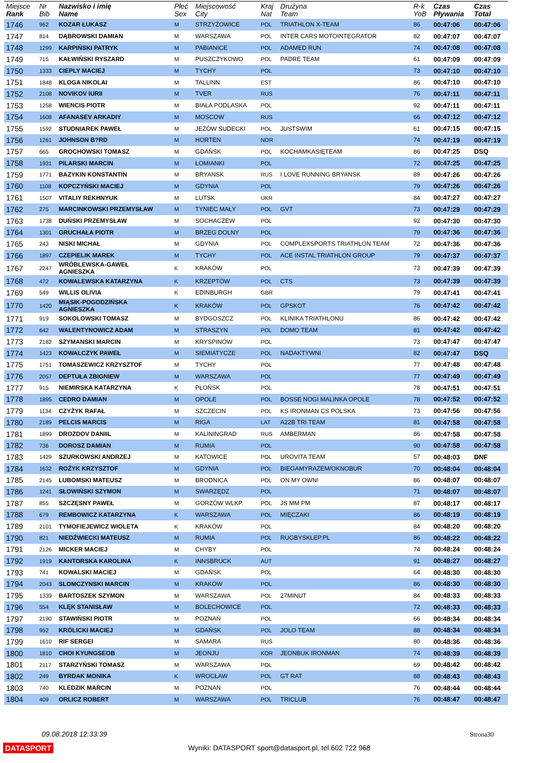| Miejsce Rank | Nr Bib | Nazwisko i imię Name | Płeć Sex | Miejscowość City | Kraj Nat | Drużyna Team | R-k YoB | Czas Pływania | Czas Total |
| --- | --- | --- | --- | --- | --- | --- | --- | --- | --- |
| 1746 | 962 | KOZAR ŁUKASZ | M | STRZYŻOWICE | POL | TRIATHLON X-TEAM | 86 | 00:47:06 | 00:47:06 |
| 1747 | 814 | DĄBROWSKI DAMIAN | M | WARSZAWA | POL | INTER CARS MOTOINTEGRATOR | 82 | 00:47:07 | 00:47:07 |
| 1748 | 1299 | KARPIŃSKI PATRYK | M | PABIANICE | POL | ADAMED RUN | 74 | 00:47:08 | 00:47:08 |
| 1749 | 715 | KAŁWIŃSKI RYSZARD | M | PUSZCZYKOWO | POL | PADRE TEAM | 61 | 00:47:09 | 00:47:09 |
| 1750 | 1333 | CIEPLY MACIEJ | M | TYCHY | POL | | 73 | 00:47:10 | 00:47:10 |
| 1751 | 1848 | KLOGA NIKOLAI | M | TALLINN | EST | | 86 | 00:47:10 | 00:47:10 |
| 1752 | 2108 | NOVIKOV IURII | M | TVER | RUS | | 76 | 00:47:11 | 00:47:11 |
| 1753 | 1258 | WIENCIS PIOTR | M | BIAŁA PODLASKA | POL | | 92 | 00:47:11 | 00:47:11 |
| 1754 | 1608 | AFANASEV ARKADIY | M | MOSCOW | RUS | | 66 | 00:47:12 | 00:47:12 |
| 1755 | 1592 | STUDNIAREK PAWEŁ | M | JEŻÓW SUDECKI | POL | JUSTSWIM | 61 | 00:47:15 | 00:47:15 |
| 1756 | 1261 | JOHNSON B?RD | M | HORTEN | NOR | | 74 | 00:47:19 | 00:47:19 |
| 1757 | 665 | GROCHOWSKI TOMASZ | M | GDAŃSK | POL | KOCHAMKASIĘTEAM | 86 | 00:47:25 | DSQ |
| 1758 | 1931 | PILARSKI MARCIN | M | ŁOMIANKI | POL | | 72 | 00:47:25 | 00:47:25 |
| 1759 | 1771 | BAZYKIN KONSTANTIN | M | BRYANSK | RUS | I LOVE RUNNING BRYANSK | 89 | 00:47:26 | 00:47:26 |
| 1760 | 1108 | KOPCZYŃSKI MACIEJ | M | GDYNIA | POL | | 79 | 00:47:26 | 00:47:26 |
| 1761 | 1507 | VITALIY REKHNYUK | M | LUTSK | UKR | | 84 | 00:47:27 | 00:47:27 |
| 1762 | 275 | MARCINKOWSKI PRZEMYSŁAW | M | TYNIEC MAŁY | POL | GVT | 73 | 00:47:29 | 00:47:29 |
| 1763 | 1738 | DUŃSKI PRZEMYSŁAW | M | SOCHACZEW | POL | | 92 | 00:47:30 | 00:47:30 |
| 1764 | 1301 | GRUCHAŁA PIOTR | M | BRZEG DOLNY | POL | | 79 | 00:47:36 | 00:47:36 |
| 1765 | 243 | NISKI MICHAŁ | M | GDYNIA | POL | COMPLEXSPORTS TRIATHLON TEAM | 72 | 00:47:36 | 00:47:36 |
| 1766 | 1897 | CZEPIELIK MAREK | M | TYCHY | POL | ACE INSTAL TRIATHLON GROUP | 79 | 00:47:37 | 00:47:37 |
| 1767 | 2247 | WRÓBLEWSKA-GAWEŁ AGNIESZKA | K | KRAKÓW | POL | | 73 | 00:47:39 | 00:47:39 |
| 1768 | 472 | KOWALEWSKA KATARZYNA | K | KRZEPTÓW | POL | CTS | 73 | 00:47:39 | 00:47:39 |
| 1769 | 549 | WILLIS OLIVIA | K | EDINBURGH | GBR | | 79 | 00:47:41 | 00:47:41 |
| 1770 | 1420 | MIĄSIK-POGODZIŃSKA AGNIESZKA | K | KRAKÓW | POL | GPSKOT | 76 | 00:47:42 | 00:47:42 |
| 1771 | 919 | SOKOLOWSKI TOMASZ | M | BYDGOSZCZ | POL | KLINIKA TRIATHLONU | 86 | 00:47:42 | 00:47:42 |
| 1772 | 642 | WALENTYNOWICZ ADAM | M | STRASZYN | POL | DOMO TEAM | 81 | 00:47:42 | 00:47:42 |
| 1773 | 2182 | SZYMANSKI MARCIN | M | KRYSPINÓW | POL | | 73 | 00:47:47 | 00:47:47 |
| 1774 | 1423 | KOWALCZYK PAWEŁ | M | SIEMIATYCZE | POL | NADAKTYWNI | 82 | 00:47:47 | DSQ |
| 1775 | 1751 | TOMASZEWICZ KRZYSZTOF | M | TYCHY | POL | | 77 | 00:47:48 | 00:47:48 |
| 1776 | 2057 | DEPTUŁA ZBIGNIEW | M | WARSZAWA | POL | | 77 | 00:47:49 | 00:47:49 |
| 1777 | 915 | NIEMIRSKA KATARZYNA | K | PŁOŃSK | POL | | 78 | 00:47:51 | 00:47:51 |
| 1778 | 1895 | CEDRO DAMIAN | M | OPOLE | POL | BOSSE NOGI MALINKA OPOLE | 78 | 00:47:52 | 00:47:52 |
| 1779 | 1134 | CZYŻYK RAFAŁ | M | SZCZECIN | POL | KS IRONMAN CS POLSKA | 73 | 00:47:56 | 00:47:56 |
| 1780 | 2189 | PELCIS MARCIS | M | RIGA | LAT | A22B TRI TEAM | 81 | 00:47:58 | 00:47:58 |
| 1781 | 1899 | DROZDOV DANIIL | M | KALININGRAD | RUS | AMBERMAN | 86 | 00:47:58 | 00:47:58 |
| 1782 | 736 | DOROSZ DAMIAN | M | RUMIA | POL | | 90 | 00:47:58 | 00:47:58 |
| 1783 | 1429 | SZURKOWSKI ANDRZEJ | M | KATOWICE | POL | UROVITA TEAM | 57 | 00:48:03 | DNF |
| 1784 | 1632 | ROŻYK KRZYSZTOF | M | GDYNIA | POL | BIEGAMYRAZEM/OKNOBUR | 70 | 00:48:04 | 00:48:04 |
| 1785 | 2145 | LUBOMSKI MATEUSZ | M | BRODNICA | POL | ON MY OWN! | 86 | 00:48:07 | 00:48:07 |
| 1786 | 1241 | SŁOWIŃSKI SZYMON | M | SWARZĘDZ | POL | | 71 | 00:48:07 | 00:48:07 |
| 1787 | 855 | SZCZĘSNY PAWEŁ | M | GORZÓW WLKP. | POL | JS MM PM | 87 | 00:48:17 | 00:48:17 |
| 1788 | 679 | REMBOWICZ KATARZYNA | K | WARSZAWA | POL | MIĘCZAKI | 86 | 00:48:19 | 00:48:19 |
| 1789 | 2101 | TYMOFIEJEWICZ WIOLETA | K | KRAKÓW | POL | | 84 | 00:48:20 | 00:48:20 |
| 1790 | 821 | NIEDŹWIECKI MATEUSZ | M | RUMIA | POL | RUGBYSKLEP.PL | 86 | 00:48:22 | 00:48:22 |
| 1791 | 2126 | MICKER MACIEJ | M | CHYBY | POL | | 74 | 00:48:24 | 00:48:24 |
| 1792 | 1919 | KANTORSKA KAROLINA | K | INNSBRUCK | AUT | | 91 | 00:48:27 | 00:48:27 |
| 1793 | 741 | KOWALSKI MACIEJ | M | GDAŃSK | POL | | 64 | 00:48:30 | 00:48:30 |
| 1794 | 2043 | SLOMCZYNSKI MARCIN | M | KRAKÓW | POL | | 86 | 00:48:30 | 00:48:30 |
| 1795 | 1339 | BARTOSZEK SZYMON | M | WARSZAWA | POL | 27MINUT | 84 | 00:48:33 | 00:48:33 |
| 1796 | 554 | KLĘK STANISŁAW | M | BOLECHOWICE | POL | | 72 | 00:48:33 | 00:48:33 |
| 1797 | 2190 | STAWIŃSKI PIOTR | M | POZNAŃ | POL | | 66 | 00:48:34 | 00:48:34 |
| 1798 | 952 | KRÓLICKI MACIEJ | M | GDAŃSK | POL | JOLO TEAM | 88 | 00:48:34 | 00:48:34 |
| 1799 | 1610 | RIF SERGEI | M | SAMARA | RUS | | 80 | 00:48:36 | 00:48:36 |
| 1800 | 1810 | CHOI KYUNGSEOB | M | JEONJU | KOR | JEONBUK IRONMAN | 74 | 00:48:39 | 00:48:39 |
| 1801 | 2117 | STARZYŃSKI TOMASZ | M | WARSZAWA | POL | | 69 | 00:48:42 | 00:48:42 |
| 1802 | 249 | BYRDAK MONIKA | K | WROCŁAW | POL | GT RAT | 88 | 00:48:43 | 00:48:43 |
| 1803 | 740 | KLEDZIK MARCIN | M | POZNAN | POL | | 76 | 00:48:44 | 00:48:44 |
| 1804 | 409 | ORLICZ ROBERT | M | WARSZAWA | POL | TRICLUB | 76 | 00:48:47 | 00:48:47 |
09.08.2018 12:33:39 Strona30
DATASPORT
Wyniki: DATASPORT sport@datasport.pl, tel.602 722 968